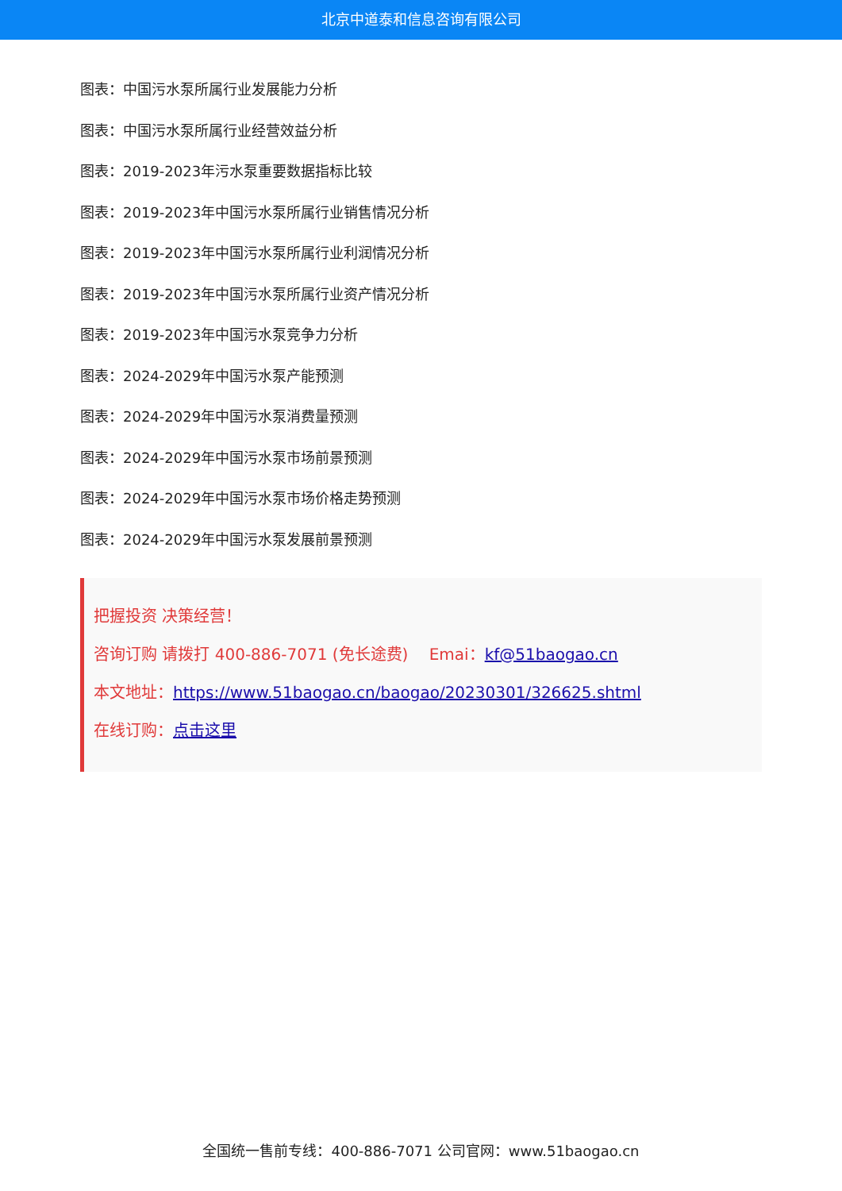北京中道泰和信息咨询有限公司
图表：中国污水泵所属行业发展能力分析
图表：中国污水泵所属行业经营效益分析
图表：2019-2023年污水泵重要数据指标比较
图表：2019-2023年中国污水泵所属行业销售情况分析
图表：2019-2023年中国污水泵所属行业利润情况分析
图表：2019-2023年中国污水泵所属行业资产情况分析
图表：2019-2023年中国污水泵竞争力分析
图表：2024-2029年中国污水泵产能预测
图表：2024-2029年中国污水泵消费量预测
图表：2024-2029年中国污水泵市场前景预测
图表：2024-2029年中国污水泵市场价格走势预测
图表：2024-2029年中国污水泵发展前景预测
把握投资 决策经营！
咨询订购 请拨打 400-886-7071 (免长途费)　 Emai：kf@51baogao.cn
本文地址：https://www.51baogao.cn/baogao/20230301/326625.shtml
在线订购：点击这里
全国统一售前专线：400-886-7071 公司官网：www.51baogao.cn